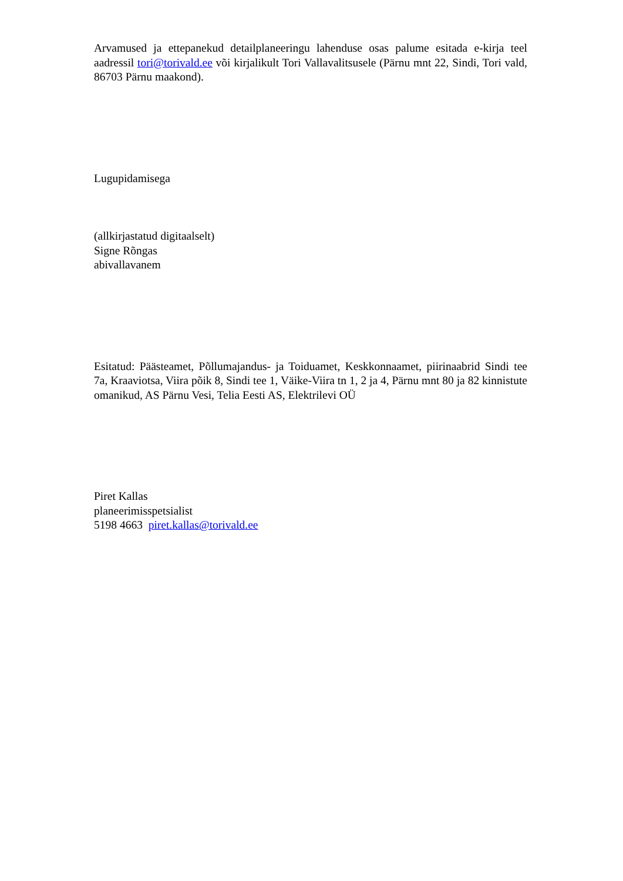Arvamused ja ettepanekud detailplaneeringu lahenduse osas palume esitada e-kirja teel aadressil tori@torivald.ee või kirjalikult Tori Vallavalitsusele (Pärnu mnt 22, Sindi, Tori vald, 86703 Pärnu maakond).
Lugupidamisega
(allkirjastatud digitaalselt)
Signe Rõngas
abivallavanem
Esitatud: Päästeamet, Põllumajandus- ja Toiduamet, Keskkonnaamet, piirinaabrid Sindi tee 7a, Kraaviotsa, Viira põik 8, Sindi tee 1, Väike-Viira tn 1, 2 ja 4, Pärnu mnt 80 ja 82 kinnistute omanikud, AS Pärnu Vesi, Telia Eesti AS, Elektrilevi OÜ
Piret Kallas
planeerimisspetsialist
5198 4663 piret.kallas@torivald.ee